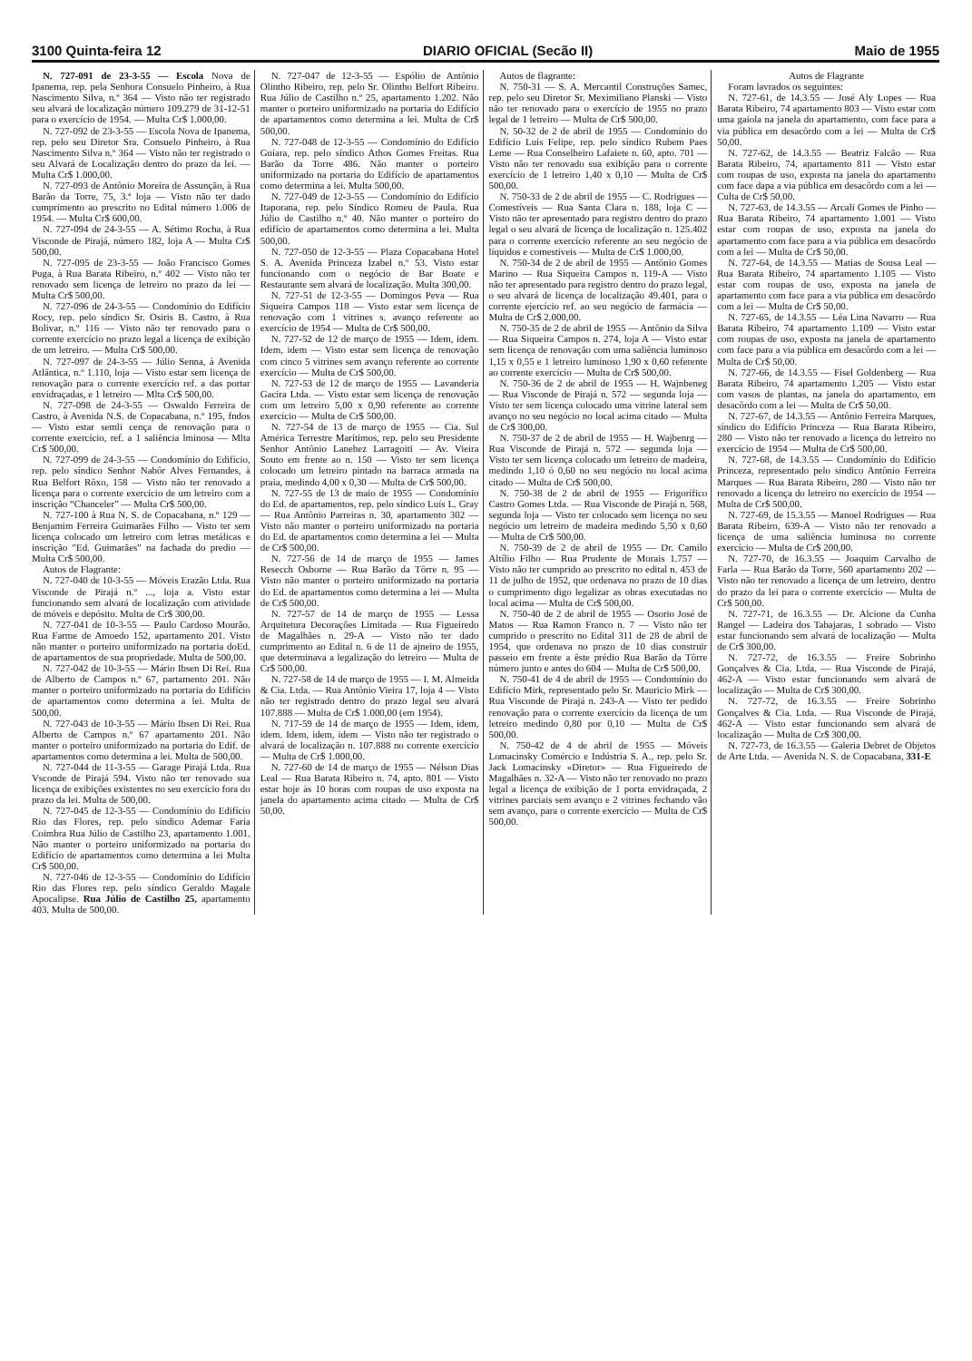3100 Quinta-feira 12 DIARIO OFICIAL (Secão II) Maio de 1955
N. 727-091 de 23-3-55 — Escola Nova de Ipanema, rep. pela Senhora Consuelo Pinheiro, à Rua Nascimento Silva, n.º 364 — Visto não ter registrado seu alvará de localização número 109.279 de 31-12-51 para o exercício de 1954. — Multa Cr$ 1.000,00.
N. 727-092 de 23-3-55 — Escola Nova de Ipanema, rep. pelo seu Diretor Sra. Consuelo Pinheiro, à Rua Nascimento Silva n.º 364 — Visto não ter registrado o seu Alvará de Localização dentro do prazo da lei. — Multa Cr$ 1.000,00.
N. 727-093 de Antônio Moreira de Assunção, à Rua Barão da Torre, 75, 3.ª loja — Visto não ter dado cumprimento ao prescrito no Edital número 1.006 de 1954. — Multa Cr$ 600,00.
N. 727-094 de 24-3-55 — A. Sétimo Rocha, à Rua Visconde de Pirajá, número 182, loja A — Multa Cr$ 500,00.
N. 727-095 de 23-3-55 — João Francisco Gomes Puga, à Rua Barata Ribeiro, n.º 402 — Visto não ter renovado sem licença de letreiro no prazo da lei — Multa Cr$ 500,00.
N. 727-096 de 24-3-55 — Condomínio do Edifício Rocy, rep. pelo síndico Sr. Osiris B. Castro, à Rua Bolivar, n.º 116 — Visto não ter renovado para o corrente exercício no prazo legal a licença de exibição de um letreiro. — Multa Cr$ 500,00.
N. 727-097 de 24-3-55 — Júlio Senna, à Avenida Atlântica, n.º 1.110, loja — Visto estar sem licença de renovação para o corrente exercício ref. a das portar envidraçadas, e 1 letreiro — Mlta Cr$ 500,00.
N. 727-098 de 24-3-55 — Oswaldo Ferreira de Castro, à Avenida N.S. de Copacabana, n.º 195, fndos — Visto estar semli cença de renovação para o corrente exercício, ref. a 1 saliência lminosa — Mlta Cr$ 500,00.
N. 727-099 de 24-3-55 — Condomínio do Edifício, rep. pelo síndico Senhor Nabôr Alves Fernandes, à Rua Belfort Rôxo, 158 — Visto não ter renovado a licença para o corrente exercício de um letreiro com a inscrição “Chanceler” — Multa Cr$ 500,00.
N. 727-100 à Rua N. S. de Copacabana, n.º 129 — Benjamim Ferreira Guimarães Filho — Visto ter sem licença colocado um letreiro com letras metálicas e inscrição "Ed. Guimarães" na fachada do predio — Multa Cr$ 500,00.
Autos de Flagrante:
N. 727-040 de 10-3-55 — Móveis Erazão Ltda. Rua Visconde de Pirajá n.º ..., loja a. Visto estar funcionando sem alvará de localização com atividade de móveis e depósito. Multa de Cr$ 300,00.
N. 727-041 de 10-3-55 — Paulo Cardoso Mourão. Rua Farme de Amoedo 152, apartamento 201. Visto não manter o porteiro uniformizado na portaria doEd. de apartamentos de sua propriedade. Multa de 500,00.
N. 727-042 de 10-3-55 — Mário Ibsen Di Rei. Rua de Alberto de Campos n.º 67, partamento 201. Não manter o porteiro uniformizado na portaria do Edifício de apartamentos como determina a lei. Multa de 500,00.
N. 727-043 de 10-3-55 — Mário Ibsen Di Rei. Rua Alberto de Campos n.º 67 apartamento 201. Não manter o porteiro uniformizado na portaria do Edif. de apartamentos como determina a lei. Multa de 500,00.
N. 727-044 de 11-3-55 — Garage Pirajá Ltda. Rua Vsconde de Pirajá 594. Visto não ter renovado sua licença de exibições existentes no seu exercício fora do prazo da lei. Multa de 500,00.
N. 727-045 de 12-3-55 — Condomínio do Edifício Rio das Flores, rep. pelo síndico Ademar Faria Coimbra Rua Júlio de Castilho 23, apartamento 1.001. Não manter o porteiro uniformizado na portaria do Edifício de apartamentos como determina a lei Multa Cr$ 500,00.
N. 727-046 de 12-3-55 — Condomínio do Edifício Rio das Flores rep. pelo síndico Geraldo Magale Apocalipse. Rua Júlio de Castilho 25, apartamento 403. Multa de 500,00.
N. 727-047 de 12-3-55 — Espólio de Antônio Olintho Ribeiro, rep. pelo Sr. Olintho Belfort Ribeiro. Rua Júlio de Castilho n.º 25, apartamento 1.202. Não manter o porteiro uniformizado na portaria do Edifício de apartamentos como determina a lei. Multa de Cr$ 500,00.
N. 727-048 de 12-3-55 — Condomínio do Edifício Guiara, rep. pelo síndico Athos Gomes Freitas. Rua Barão da Torre 486. Não manter o porteiro uniformizado na portaria do Edifício de apartamentos como determina a lei. Multa 500,00.
N. 727-049 de 12-3-55 — Condomínio do Edifício Itaporana, rep. pelo Síndico Romeu de Paula. Rua Júlio de Castilho n.º 40. Não manter o porteiro do edifício de apartamentos como determina a lei. Multa 500,00.
N. 727-050 de 12-3-55 — Plaza Copacabana Hotel S. A. Avenida Princeza Izabel n.º 53. Visto estar funcionando com o negócio de Bar Boate e Restaurante sem alvará de localização. Multa 300,00.
N. 727-51 de 12-3-55 — Domingos Peva — Rua Siqueira Campos 118 — Visto estar sem licença de renovação com 1 vitrines s. avanço referente ao exercício de 1954 — Multa de Cr$ 500,00.
N. 727-52 de 12 de março de 1955 — Idem, idem. Idem, idem — Visto estar sem licença de renovação com cinco 5 vitrines sem avanço referente ao corrente exercício — Multa de Cr$ 500,00.
N. 727-53 de 12 de março de 1955 — Lavanderia Gacira Ltda. — Visto estar sem licença de renovação com um letreiro 5,00 x 0,90 referente ao corrente exercício — Multa de Cr$ 500,00.
N. 727-54 de 13 de março de 1955 — Cia. Sul América Terrestre Marítimos, rep. pelo seu Presidente Senhor Antônio Lanehez Larragoiti — Av. Vieira Souto em frente ao n. 150 — Visto ter sem licença colocado um letreiro pintado na barraca armada na praia, medindo 4,00 x 0,30 — Multa de Cr$ 500,00.
N. 727-55 de 13 de maio de 1955 — Condomínio do Ed. de apartamentos, rep. pelo síndico Luís L. Gray — Rua Antônio Parreiras n. 30, apartamento 302 — Visto não manter o porteiro uniformizado na portaria do Ed. de apartamentos como determina a lei — Multa de Cr$ 500,00.
N. 727-56 de 14 de março de 1955 — James Resecch Osborne — Rua Barão da Tôrre n. 95 — Visto não manter o porteiro uniformizado na portaria do Ed. de apartamentos como determina a lei — Multa de Cr$ 500,00.
N. 727-57 de 14 de março de 1955 — Lessa Arquitetura Decorações Limitada — Rua Figueiredo de Magalhães n. 29-A — Visto não ter dado cumprimento ao Edital n. 6 de 11 de ajneiro de 1955, que determinava a legalização do letreiro — Multa de Cr$ 500,00.
N. 727-58 de 14 de março de 1955 — I. M. Almeida & Cia. Ltda. — Rua Antônio Vieira 17, loja 4 — Visto não ter registrado dentro do prazo legal seu alvará 107.888 — Multa de Cr$ 1.000,00 (em 1954).
N. 717-59 de 14 de março de 1955 — Idem, idem, idem. Idem, idem, idem — Visto não ter registrado o alvará de localização n. 107.888 no corrente exercício — Multa de Cr$ 1.000,00.
N. 727-60 de 14 de março de 1955 — Nélson Dias Leal — Rua Barata Ribeiro n. 74, apto. 801 — Visto estar hoje às 10 horas com roupas de uso exposta na janela do apartamento acima citado — Multa de Cr$ 50,00.
Autos de flagrante:
N. 750-31 — S. A. Mercantil Construções Samec, rep. pelo seu Diretor Sr. Meximiliano Planski — Visto não ter renovado para o exercício de 1955 no prazo legal de 1 letreiro — Multa de Cr$ 500,00.
N. 50-32 de 2 de abril de 1955 — Condomínio do Edifício Luís Felipe, rep. pelo síndico Rubem Paes Leme — Rua Conselheiro Lafaiete n. 60, apto. 701 — Visto não ter renovado sua exibição para o corrente exercício de 1 letreiro 1,40 x 0,10 — Multa de Cr$ 500,00.
N. 750-33 de 2 de abril de 1955 — C. Rodrigues — Comestíveis — Rua Santa Clara n. 188, loja C — Visto não ter apresentado para registro dentro do prazo legal o seu alvará de licença de localização n. 125.402 para o corrente exercício referente ao seu negócio de líquidos e comestíveis — Multa de Cr$ 1.000,00.
N. 750-34 de 2 de abril de 1955 — Antônio Gomes Marino — Rua Siqueira Campos n. 119-A — Visto não ter apresentado para registro dentro do prazo legal, o seu alvará de licença de localização 49.401, para o corrente ejercício ref. ao seu negócio de farmácia — Multa de Cr$ 2.000,00.
N. 750-35 de 2 de abril de 1955 — Antônio da Silva — Rua Siqueira Campos n. 274, loja A — Visto estar sem licença de renovação com uma saliência luminoso 1,15 x 0,55 e 1 letreiro luminoso 1,90 x 0,60 referente ao corrente exercício — Multa de Cr$ 500,00.
N. 750-36 de 2 de abril de 1955 — H. Wajnbeneg — Rua Visconde de Pirajá n. 572 — segunda loja — Visto ter sem licença colocado uma vitrine lateral sem avanço no seu negócio no local acima citado — Multa de Cr$ 300,00.
N. 750-37 de 2 de abril de 1955 — H. Wajbenrg — Rua Visconde de Pirajá n. 572 — segunda loja — Visto ter sem licença colocado um letreiro de madeira, medindo 1,10 ó 0,60 no seu negócio no local acima citado — Multa de Cr$ 500,00.
N. 750-38 de 2 de abril de 1955 — Frigorífico Castro Gomes Ltda. — Rua Visconde de Pirajá n. 568, segunda loja — Visto ter colocado sem licença no seu negócio um letreiro de madeira medindo 5,50 x 0,60 — Multa de Cr$ 500,00.
N. 750-39 de 2 de abril de 1955 — Dr. Camilo Altílio Filho — Rua Prudente de Morais 1.757 — Visto não ter cumprido ao prescrito no edital n. 453 de 11 de julho de 1952, que ordenava no prazo de 10 dias o cumprimento digo legalizar as obras executadas no local acima — Multa de Cr$ 500,00.
N. 750-40 de 2 de abril de 1955 — Osorio José de Matos — Rua Ramon Franco n. 7 — Visto não ter cumprido o prescrito no Edital 311 de 28 de abril de 1954, que ordenava no prazo de 10 dias construir passeio em frente a êste prédio Rua Barão da Tôrre número junto e antes do 604 — Multa de Cr$ 500,00.
N. 750-41 de 4 de abril de 1955 — Condomínio do Edifício Mirk, representado pelo Sr. Mauricio Mirk — Rua Visconde de Pirajá n. 243-A — Visto ter pedido renovação para o corrente exercício da licença de um letreiro medindo 0,80 por 0,10 — Multa de Cr$ 500,00.
N. 750-42 de 4 de abril de 1955 — Móveis Lomacinsky Comércio e Indústria S. A., rep. pelo Sr. Jack Lomacinsky «Diretor» — Rua Figueiredo de Magalhães n. 32-A — Visto não ter renovado no prazo legal a licença de exibição de 1 porta envidraçada, 2 vitrines parciais sem avanço e 2 vitrines fechando vão sem avanço, para o corrente exercício — Multa de Cr$ 500,00.
Autos de Flagrante
Foram lavrados os seguintes:
N. 727-61, de 14.3.55 — José Aly Lopes — Rua Barata Ribeiro, 74 apartamento 803 — Visto estar com uma gaiola na janela do apartamento, com face para a via pública em desacôrdo com a lei — Multa de Cr$ 50,00.
N. 727-62, de 14.3.55 — Beatriz Falcão — Rua Barata Ribeiro, 74, apartamento 811 — Visto estar com roupas de uso, exposta na janela do apartamento com face dapa a via pública em desacôrdo com a lei — Culta de Cr$ 50,00.
N. 727-63, de 14.3.55 — Arcali Gomes de Pinho — Rua Barata Ribeiro, 74 apartamento 1.001 — Visto estar com roupas de uso, exposta na janela do apartamento com face para a via pública em desacôrdo com a lei — Multa de Cr$ 50,00.
N. 727-64, de 14.3.55 — Matias de Sousa Leal — Rua Barata Ribeiro, 74 apartamento 1.105 — Visto estar com roupas de uso, exposta na janela de apartamento com face para a via pública em desacôrdo com a lei — Multa de Cr$ 50,00.
N. 727-65, de 14.3.55 — Léa Lina Navarro — Rua Barata Ribeiro, 74 apartamento 1.109 — Visto estar com roupas de uso, exposta na janela de apartamento com face para a via pública em desacôrdo com a lei — Multa de Cr$ 50,00.
N. 727-66, de 14.3.55 — Fisel Goldenberg — Rua Barata Ribeiro, 74 apartamento 1.205 — Visto estar com vasos de plantas, na janela do apartamento, em desacôrdo com a lei — Multa de Cr$ 50,00.
N. 727-67, de 14.3.55 — Antônio Ferreira Marques, síndico do Edifício Princeza — Rua Barata Ribeiro, 280 — Visto não ter renovado a licença do letreiro no exercício de 1954 — Multa de Cr$ 500,00.
N. 727-68, de 14.3.55 — Condomínio do Edifício Princeza, representado pelo síndico Antônio Ferreira Marques — Rua Barata Ribeiro, 280 — Visto não ter renovado a licença do letreiro no exercício de 1954 — Multa de Cr$ 500,00.
N. 727-69, de 15.3.55 — Manoel Rodrigues — Rua Barata Ribeiro, 639-A — Visto não ter renovado a licença de uma saliência luminosa no corrente exercício — Multa de Cr$ 200,00.
N. 727-70, de 16.3.55 — Joaquim Carvalho de Farla — Rua Barão da Torre, 560 apartamento 202 — Visto não ter renovado a licença de um letreiro, dentro do prazo da lei para o corrente exercício — Multa de Cr$ 500,00.
N. 727-71, de 16.3.55 — Dr. Alcione da Cunha Rangel — Ladeira dos Tabajaras, 1 sobrado — Visto estar funcionando sem alvará de localização — Multa de Cr$ 300,00.
N. 727-72, de 16.3.55 — Freire Sobrinho Gonçalves & Cia. Ltda. — Rua Visconde de Pirajá, 462-A — Visto estar funcionando sem alvará de localização — Multa de Cr$ 300,00.
N. 727-72, de 16.3.55 — Freire Sobrinho Gonçalves & Cia. Ltda. — Rua Visconde de Pirajá, 462-A — Visto estar funcionando sem alvará de localização — Multa de Cr$ 300,00.
N. 727-73, de 16.3.55 — Galeria Debret de Objetos de Arte Ltda. — Avenida N. S. de Copacabana, 331-E